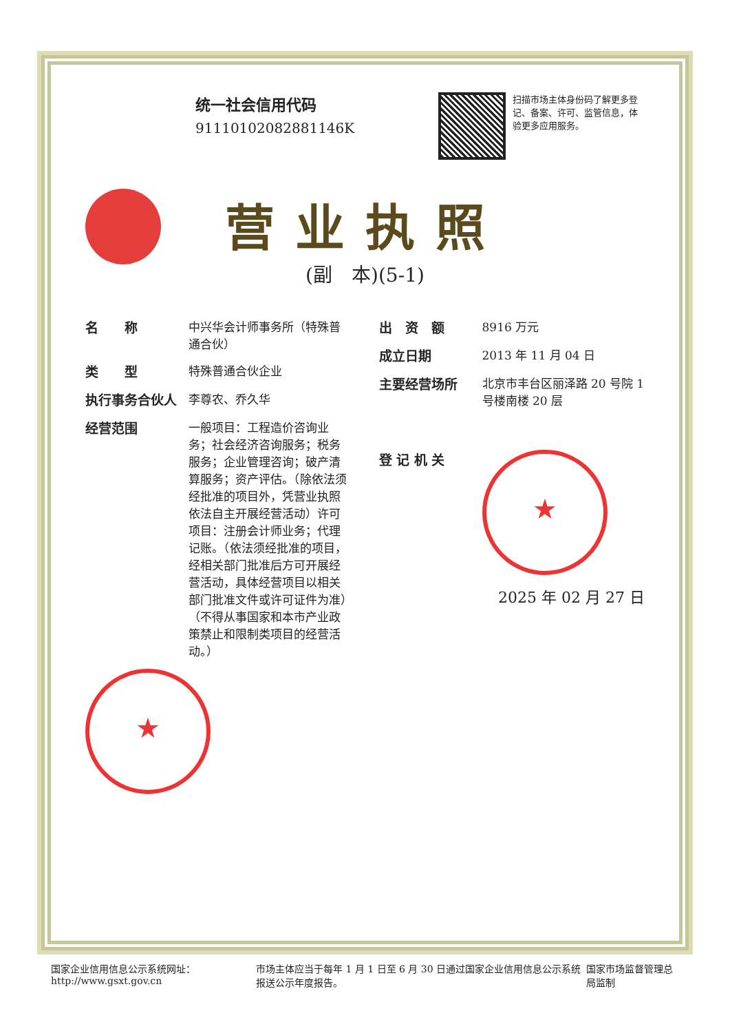统一社会信用代码
91110102082881146K
扫描市场主体身份码了解更多登记、备案、许可、监管信息，体验更多应用服务。
营业执照
(副　本)(5-1)
名　　称 中兴华会计师事务所（特殊普通合伙）
类　　型 特殊普通合伙企业
执行事务合伙人 李尊农、乔久华
经营范围 一般项目：工程造价咨询业务；社会经济咨询服务；税务服务；企业管理咨询；破产清算服务；资产评估。（除依法须经批准的项目外，凭营业执照依法自主开展经营活动）许可项目：注册会计师业务；代理记账。（依法须经批准的项目，经相关部门批准后方可开展经营活动，具体经营项目以相关部门批准文件或许可证件为准）（不得从事国家和本市产业政策禁止和限制类项目的经营活动。）
★
出　资　额 8916 万元
成立日期 2013 年 11 月 04 日
主要经营场所 北京市丰台区丽泽路 20 号院 1 号楼南楼 20 层
登 记 机 关 ★
2025 年 02 月 27 日
国家企业信用信息公示系统网址：http://www.gsxt.gov.cn 市场主体应当于每年 1 月 1 日至 6 月 30 日通过国家企业信用信息公示系统报送公示年度报告。 国家市场监督管理总局监制